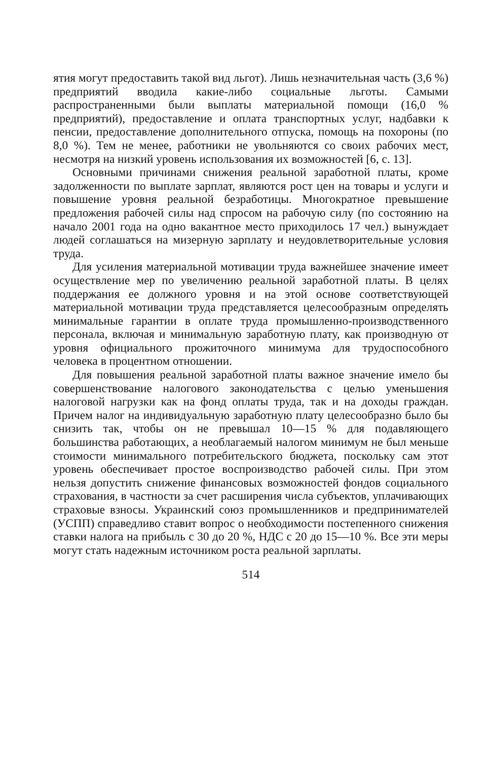ятия могут предоставить такой вид льгот). Лишь незначительная часть (3,6 %) предприятий вводила какие-либо социальные льготы. Самыми распространенными были выплаты материальной помощи (16,0 % предприятий), предоставление и оплата транспортных услуг, надбавки к пенсии, предоставление дополнительного отпуска, помощь на похороны (по 8,0 %). Тем не менее, работники не увольняются со своих рабочих мест, несмотря на низкий уровень использования их возможностей [6, с. 13].
Основными причинами снижения реальной заработной платы, кроме задолженности по выплате зарплат, являются рост цен на товары и услуги и повышение уровня реальной безработицы. Многократное превышение предложения рабочей силы над спросом на рабочую силу (по состоянию на начало 2001 года на одно вакантное место приходилось 17 чел.) вынуждает людей соглашаться на мизерную зарплату и неудовлетворительные условия труда.
Для усиления материальной мотивации труда важнейшее значение имеет осуществление мер по увеличению реальной заработной платы. В целях поддержания ее должного уровня и на этой основе соответствующей материальной мотивации труда представляется целесообразным определять минимальные гарантии в оплате труда промышленно-производственного персонала, включая и минимальную заработную плату, как производную от уровня официального прожиточного минимума для трудоспособного человека в процентном отношении.
Для повышения реальной заработной платы важное значение имело бы совершенствование налогового законодательства с целью уменьшения налоговой нагрузки как на фонд оплаты труда, так и на доходы граждан. Причем налог на индивидуальную заработную плату целесообразно было бы снизить так, чтобы он не превышал 10—15 % для подавляющего большинства работающих, а необлагаемый налогом минимум не был меньше стоимости минимального потребительского бюджета, поскольку сам этот уровень обеспечивает простое воспроизводство рабочей силы. При этом нельзя допустить снижение финансовых возможностей фондов социального страхования, в частности за счет расширения числа субъектов, уплачивающих страховые взносы. Украинский союз промышленников и предпринимателей (УСПП) справедливо ставит вопрос о необходимости постепенного снижения ставки налога на прибыль с 30 до 20 %, НДС с 20 до 15—10 %. Все эти меры могут стать надежным источником роста реальной зарплаты.
514